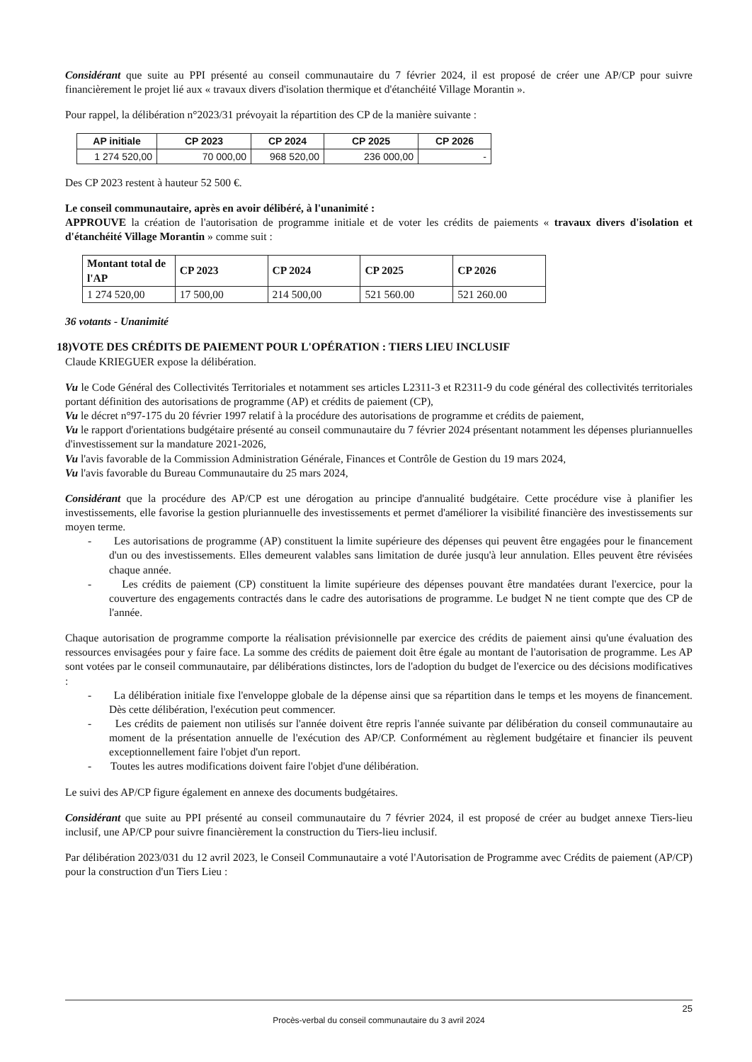Considérant que suite au PPI présenté au conseil communautaire du 7 février 2024, il est proposé de créer une AP/CP pour suivre financièrement le projet lié aux « travaux divers d'isolation thermique et d'étanchéité Village Morantin ».
Pour rappel, la délibération n°2023/31 prévoyait la répartition des CP de la manière suivante :
| AP initiale | CP 2023 | CP 2024 | CP 2025 | CP 2026 |
| --- | --- | --- | --- | --- |
| 1 274 520,00 | 70 000,00 | 968 520,00 | 236 000,00 | - |
Des CP 2023 restent à hauteur 52 500 €.
Le conseil communautaire, après en avoir délibéré, à l'unanimité :
APPROUVE la création de l'autorisation de programme initiale et de voter les crédits de paiements « travaux divers d'isolation et d'étanchéité Village Morantin » comme suit :
| Montant total de l'AP | CP 2023 | CP 2024 | CP 2025 | CP 2026 |
| --- | --- | --- | --- | --- |
| 1 274 520,00 | 17 500,00 | 214 500,00 | 521 560.00 | 521 260.00 |
36 votants - Unanimité
18)VOTE DES CRÉDITS DE PAIEMENT POUR L'OPÉRATION : TIERS LIEU INCLUSIF
Claude KRIEGUER expose la délibération.
Vu le Code Général des Collectivités Territoriales et notamment ses articles L2311-3 et R2311-9 du code général des collectivités territoriales portant définition des autorisations de programme (AP) et crédits de paiement (CP),
Vu le décret n°97-175 du 20 février 1997 relatif à la procédure des autorisations de programme et crédits de paiement,
Vu le rapport d'orientations budgétaire présenté au conseil communautaire du 7 février 2024 présentant notamment les dépenses pluriannuelles d'investissement sur la mandature 2021-2026,
Vu l'avis favorable de la Commission Administration Générale, Finances et Contrôle de Gestion du 19 mars 2024,
Vu l'avis favorable du Bureau Communautaire du 25 mars 2024,
Considérant que la procédure des AP/CP est une dérogation au principe d'annualité budgétaire. Cette procédure vise à planifier les investissements, elle favorise la gestion pluriannuelle des investissements et permet d'améliorer la visibilité financière des investissements sur moyen terme.
- Les autorisations de programme (AP) constituent la limite supérieure des dépenses qui peuvent être engagées pour le financement d'un ou des investissements. Elles demeurent valables sans limitation de durée jusqu'à leur annulation. Elles peuvent être révisées chaque année.
- Les crédits de paiement (CP) constituent la limite supérieure des dépenses pouvant être mandatées durant l'exercice, pour la couverture des engagements contractés dans le cadre des autorisations de programme. Le budget N ne tient compte que des CP de l'année.
Chaque autorisation de programme comporte la réalisation prévisionnelle par exercice des crédits de paiement ainsi qu'une évaluation des ressources envisagées pour y faire face. La somme des crédits de paiement doit être égale au montant de l'autorisation de programme. Les AP sont votées par le conseil communautaire, par délibérations distinctes, lors de l'adoption du budget de l'exercice ou des décisions modificatives :
- La délibération initiale fixe l'enveloppe globale de la dépense ainsi que sa répartition dans le temps et les moyens de financement. Dès cette délibération, l'exécution peut commencer.
- Les crédits de paiement non utilisés sur l'année doivent être repris l'année suivante par délibération du conseil communautaire au moment de la présentation annuelle de l'exécution des AP/CP. Conformément au règlement budgétaire et financier ils peuvent exceptionnellement faire l'objet d'un report.
- Toutes les autres modifications doivent faire l'objet d'une délibération.
Le suivi des AP/CP figure également en annexe des documents budgétaires.
Considérant que suite au PPI présenté au conseil communautaire du 7 février 2024, il est proposé de créer au budget annexe Tiers-lieu inclusif, une AP/CP pour suivre financièrement la construction du Tiers-lieu inclusif.
Par délibération 2023/031 du 12 avril 2023, le Conseil Communautaire a voté l'Autorisation de Programme avec Crédits de paiement (AP/CP) pour la construction d'un Tiers Lieu :
25
Procès-verbal du conseil communautaire du 3 avril 2024